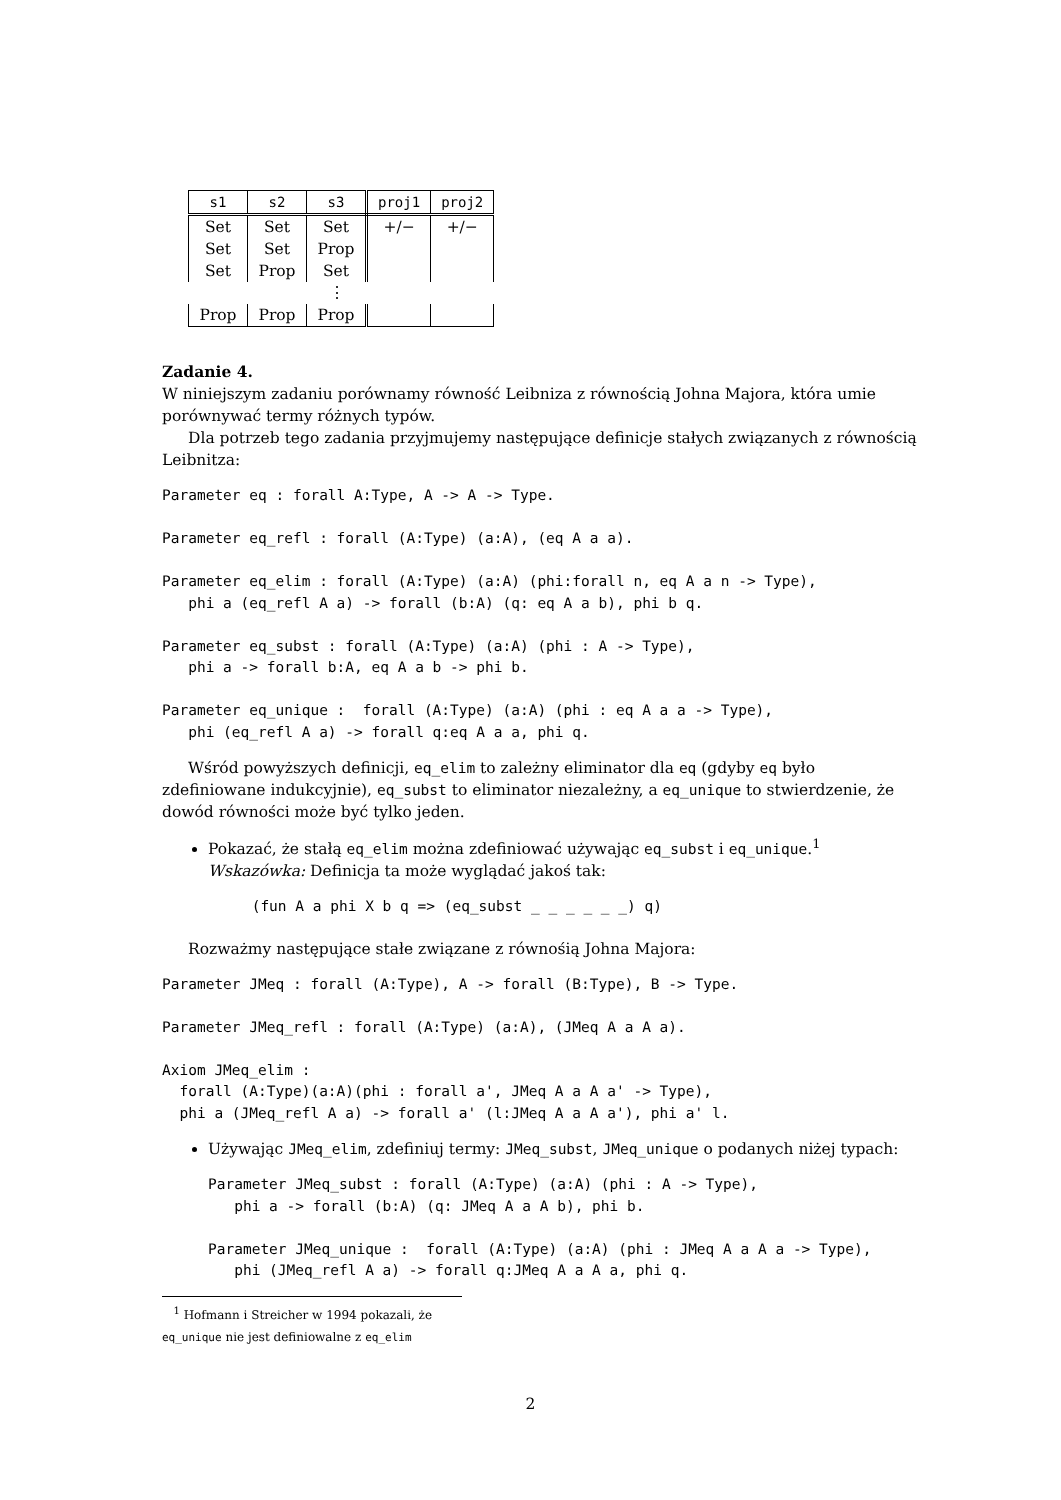| s1 | s2 | s3 | proj1 | proj2 |
| --- | --- | --- | --- | --- |
| Set | Set | Set | +/− | +/− |
| Set | Set | Prop | | |
| Set | Prop | Set | | |
| | | ⋮ | | |
| Prop | Prop | Prop | | |
Zadanie 4.
W niniejszym zadaniu porównamy równość Leibniza z równością Johna Majora, która umie porównywać termy różnych typów.
Dla potrzeb tego zadania przyjmujemy następujące definicje stałych związanych z równością Leibnitza:
Parameter eq : forall A:Type, A -> A -> Type.

Parameter eq_refl : forall (A:Type) (a:A), (eq A a a).

Parameter eq_elim : forall (A:Type) (a:A) (phi:forall n, eq A a n -> Type),
   phi a (eq_refl A a) -> forall (b:A) (q: eq A a b), phi b q.

Parameter eq_subst : forall (A:Type) (a:A) (phi : A -> Type),
   phi a -> forall b:A, eq A a b -> phi b.

Parameter eq_unique :  forall (A:Type) (a:A) (phi : eq A a a -> Type),
   phi (eq_refl A a) -> forall q:eq A a a, phi q.
Wśród powyższych definicji, eq_elim to zależny eliminator dla eq (gdyby eq było zdefiniowane indukcyjnie), eq_subst to eliminator niezależny, a eq_unique to stwierdzenie, że dowód równości może być tylko jeden.
Pokazać, że stałą eq_elim można zdefiniować używając eq_subst i eq_unique.<sup>1</sup>
Wskazówka: Definicja ta może wyglądać jakoś tak:
     (fun A a phi X b q => (eq_subst _ _ _ _ _ _) q)
Rozważmy następujące stałe związane z równośią Johna Majora:
Parameter JMeq : forall (A:Type), A -> forall (B:Type), B -> Type.

Parameter JMeq_refl : forall (A:Type) (a:A), (JMeq A a A a).

Axiom JMeq_elim :
  forall (A:Type)(a:A)(phi : forall a', JMeq A a A a' -> Type),
  phi a (JMeq_refl A a) -> forall a' (l:JMeq A a A a'), phi a' l.
Używając JMeq_elim, zdefiniuj termy: JMeq_subst, JMeq_unique o podanych niżej typach:
Parameter JMeq_subst : forall (A:Type) (a:A) (phi : A -> Type),
   phi a -> forall (b:A) (q: JMeq A a A b), phi b.

Parameter JMeq_unique :  forall (A:Type) (a:A) (phi : JMeq A a A a -> Type),
   phi (JMeq_refl A a) -> forall q:JMeq A a A a, phi q.
<sup>1</sup> Hofmann i Streicher w 1994 pokazali, że eq_unique nie jest definiowalne z eq_elim
2